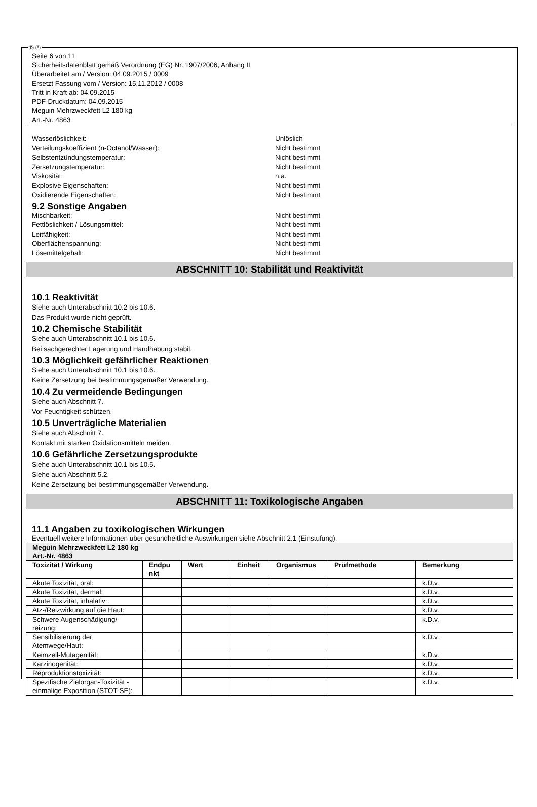Ⓓ Ⓐ
Seite 6 von 11
Sicherheitsdatenblatt gemäß Verordnung (EG) Nr. 1907/2006, Anhang II
Überarbeitet am / Version: 04.09.2015 / 0009
Ersetzt Fassung vom / Version: 15.11.2012 / 0008
Tritt in Kraft ab: 04.09.2015
PDF-Druckdatum: 04.09.2015
Meguin Mehrzweckfett L2 180 kg
Art.-Nr. 4863
Wasserlöslichkeit: Unlöslich
Verteilungskoeffizient (n-Octanol/Wasser): Nicht bestimmt
Selbstentzündungstemperatur: Nicht bestimmt
Zersetzungstemperatur: Nicht bestimmt
Viskosität: n.a.
Explosive Eigenschaften: Nicht bestimmt
Oxidierende Eigenschaften: Nicht bestimmt
9.2 Sonstige Angaben
Mischbarkeit: Nicht bestimmt
Fettlöslichkeit / Lösungsmittel: Nicht bestimmt
Leitfähigkeit: Nicht bestimmt
Oberflächenspannung: Nicht bestimmt
Lösemittelgehalt: Nicht bestimmt
ABSCHNITT 10: Stabilität und Reaktivität
10.1 Reaktivität
Siehe auch Unterabschnitt 10.2 bis 10.6.
Das Produkt wurde nicht geprüft.
10.2 Chemische Stabilität
Siehe auch Unterabschnitt 10.1 bis 10.6.
Bei sachgerechter Lagerung und Handhabung stabil.
10.3 Möglichkeit gefährlicher Reaktionen
Siehe auch Unterabschnitt 10.1 bis 10.6.
Keine Zersetzung bei bestimmungsgemäßer Verwendung.
10.4 Zu vermeidende Bedingungen
Siehe auch Abschnitt 7.
Vor Feuchtigkeit schützen.
10.5 Unverträgliche Materialien
Siehe auch Abschnitt 7.
Kontakt mit starken Oxidationsmitteln meiden.
10.6 Gefährliche Zersetzungsprodukte
Siehe auch Unterabschnitt 10.1 bis 10.5.
Siehe auch Abschnitt 5.2.
Keine Zersetzung bei bestimmungsgemäßer Verwendung.
ABSCHNITT 11: Toxikologische Angaben
11.1 Angaben zu toxikologischen Wirkungen
Eventuell weitere Informationen über gesundheitliche Auswirkungen siehe Abschnitt 2.1 (Einstufung).
| Meguin Mehrzweckfett L2 180 kg Art.-Nr. 4863 | | | | | | |
| --- | --- | --- | --- | --- | --- | --- |
| Toxizität / Wirkung | Endpu nkt | Wert | Einheit | Organismus | Prüfmethode | Bemerkung |
| Akute Toxizität, oral: | | | | | | k.D.v. |
| Akute Toxizität, dermal: | | | | | | k.D.v. |
| Akute Toxizität, inhalativ: | | | | | | k.D.v. |
| Ätz-/Reizwirkung auf die Haut: | | | | | | k.D.v. |
| Schwere Augenschädigung/-reizung: | | | | | | k.D.v. |
| Sensibilisierung der Atemwege/Haut: | | | | | | k.D.v. |
| Keimzell-Mutagenität: | | | | | | k.D.v. |
| Karzinogenität: | | | | | | k.D.v. |
| Reproduktionstoxizität: | | | | | | k.D.v. |
| Spezifische Zielorgan-Toxizität - einmalige Exposition (STOT-SE): | | | | | | k.D.v. |